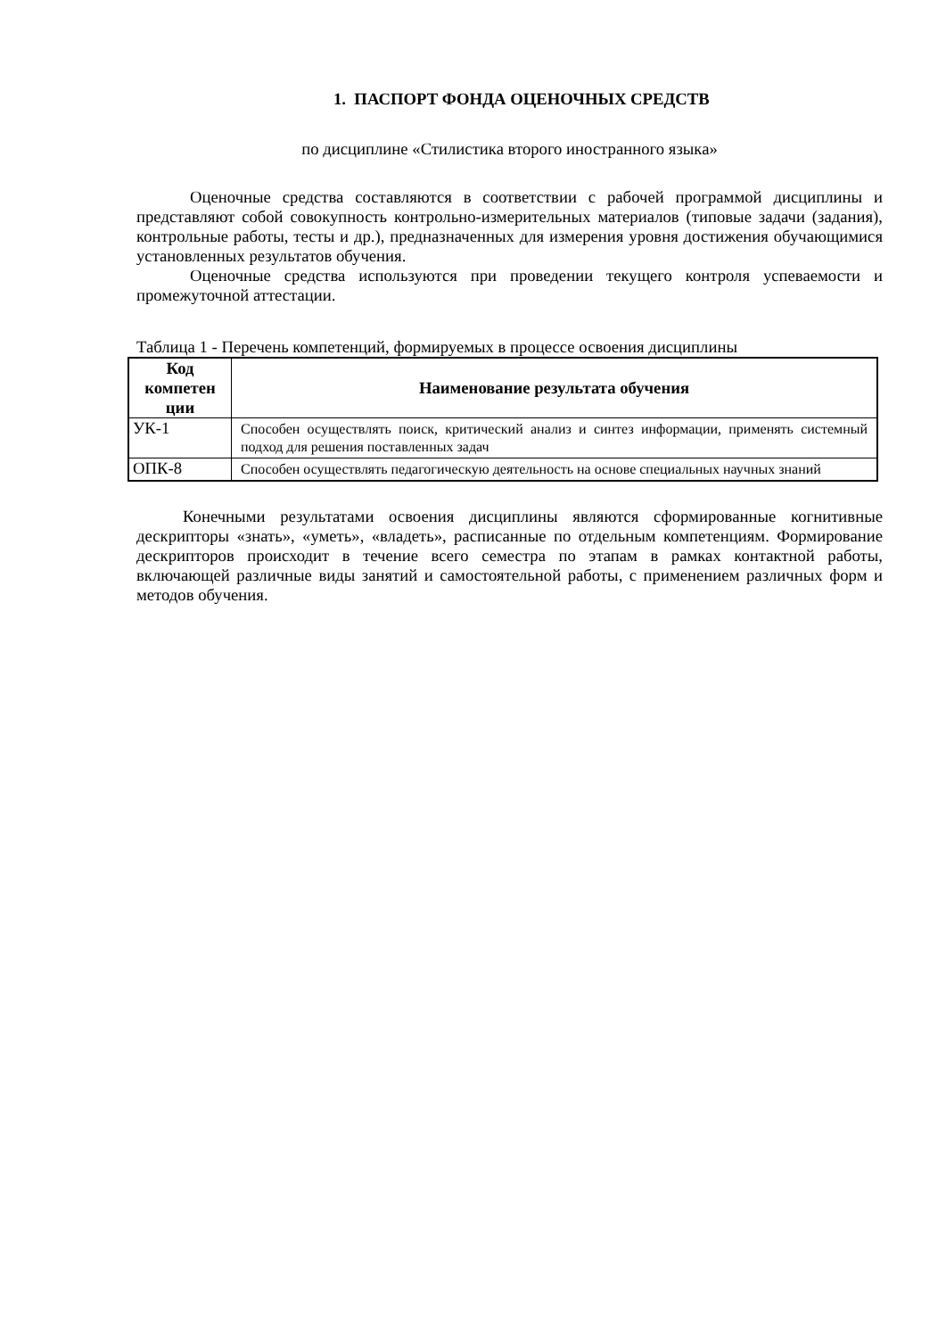1. ПАСПОРТ ФОНДА ОЦЕНОЧНЫХ СРЕДСТВ
по дисциплине «Стилистика второго иностранного языка»
Оценочные средства составляются в соответствии с рабочей программой дисциплины и представляют собой совокупность контрольно-измерительных материалов (типовые задачи (задания), контрольные работы, тесты и др.), предназначенных для измерения уровня достижения обучающимися установленных результатов обучения.
Оценочные средства используются при проведении текущего контроля успеваемости и промежуточной аттестации.
Таблица 1 - Перечень компетенций, формируемых в процессе освоения дисциплины
| Код компетен ции | Наименование результата обучения |
| --- | --- |
| УК-1 | Способен осуществлять поиск, критический анализ и синтез информации, применять системный подход для решения поставленных задач |
| ОПК-8 | Способен осуществлять педагогическую деятельность на основе специальных научных знаний |
Конечными результатами освоения дисциплины являются сформированные когнитивные дескрипторы «знать», «уметь», «владеть», расписанные по отдельным компетенциям. Формирование дескрипторов происходит в течение всего семестра по этапам в рамках контактной работы, включающей различные виды занятий и самостоятельной работы, с применением различных форм и методов обучения.